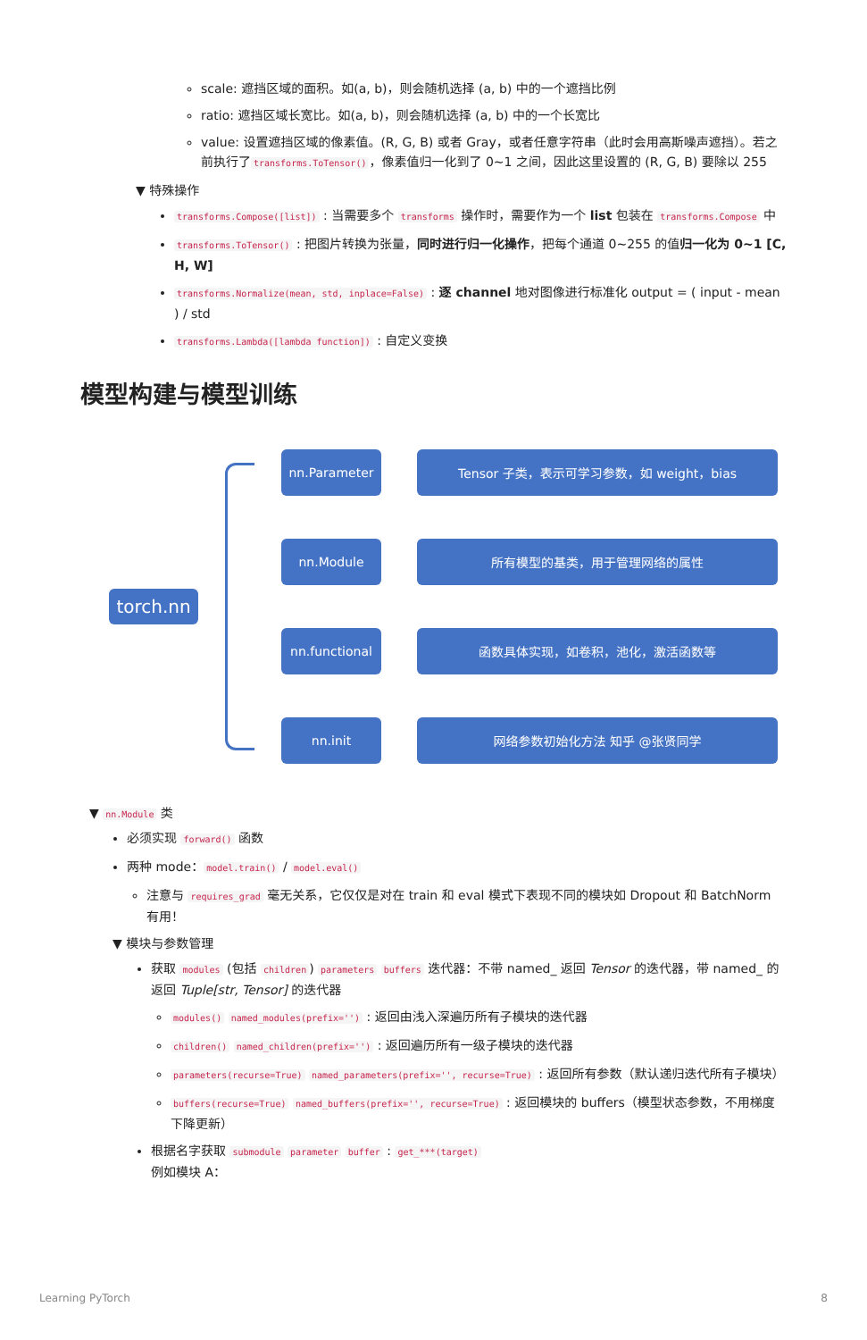scale: 遮挡区域的面积。如(a, b)，则会随机选择 (a, b) 中的一个遮挡比例
ratio: 遮挡区域长宽比。如(a, b)，则会随机选择 (a, b) 中的一个长宽比
value: 设置遮挡区域的像素值。(R, G, B) 或者 Gray，或者任意字符串（此时会用高斯噪声遮挡）。若之前执行了 transforms.ToTensor() ，像素值归一化到了 0~1 之间，因此这里设置的 (R, G, B) 要除以 255
▼ 特殊操作
transforms.Compose([list]) : 当需要多个 transforms 操作时，需要作为一个 list 包装在 transforms.Compose 中
transforms.ToTensor() : 把图片转换为张量，同时进行归一化操作，把每个通道 0~255 的值归一化为 0~1 [C, H, W]
transforms.Normalize(mean, std, inplace=False) : 逐 channel 地对图像进行标准化 output = ( input - mean ) / std
transforms.Lambda([lambda function]) : 自定义变换
模型构建与模型训练
torch.nn
nn.Parameter Tensor 子类，表示可学习参数，如 weight，bias
nn.Module 所有模型的基类，用于管理网络的属性
nn.functional 函数具体实现，如卷积，池化，激活函数等
nn.init 网络参数初始化方法 知乎 @张贤同学
▼ nn.Module 类
必须实现 forward() 函数
两种 mode： model.train() / model.eval()
注意与 requires_grad 毫无关系，它仅仅是对在 train 和 eval 模式下表现不同的模块如 Dropout 和 BatchNorm 有用！
▼ 模块与参数管理
获取 modules (包括 children) parameters buffers 迭代器：不带 named_ 返回 Tensor 的迭代器，带 named_ 的返回 Tuple[str, Tensor] 的迭代器
modules() named_modules(prefix='') : 返回由浅入深遍历所有子模块的迭代器
children() named_children(prefix='') : 返回遍历所有一级子模块的迭代器
parameters(recurse=True) named_parameters(prefix='', recurse=True) : 返回所有参数（默认递归迭代所有子模块）
buffers(recurse=True) named_buffers(prefix='', recurse=True) : 返回模块的 buffers（模型状态参数，不用梯度下降更新）
根据名字获取 submodule parameter buffer : get_***(target)
例如模块 A：
Learning PyTorch 8